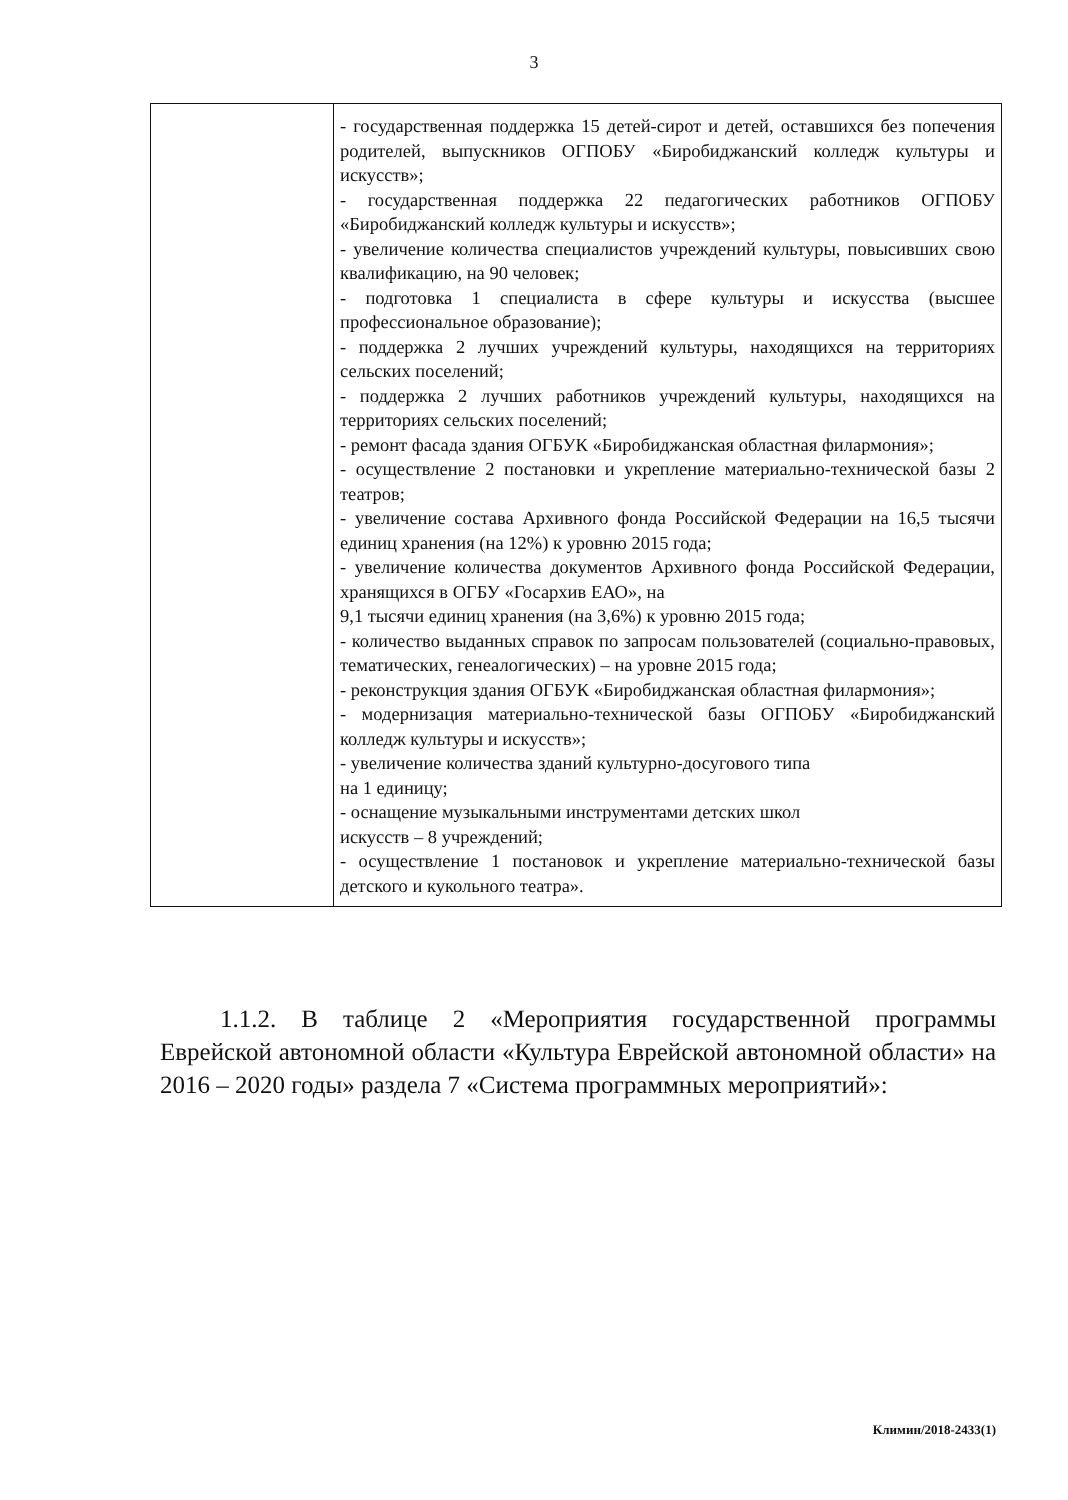3
| | - государственная поддержка 15 детей-сирот и детей, оставшихся без попечения родителей, выпускников ОГПОБУ «Биробиджанский колледж культуры и искусств»; - государственная поддержка 22 педагогических работников ОГПОБУ «Биробиджанский колледж культуры и искусств»; - увеличение количества специалистов учреждений культуры, повысивших свою квалификацию, на 90 человек; - подготовка 1 специалиста в сфере культуры и искусства (высшее профессиональное образование); - поддержка 2 лучших учреждений культуры, находящихся на территориях сельских поселений; - поддержка 2 лучших работников учреждений культуры, находящихся на территориях сельских поселений; - ремонт фасада здания ОГБУК «Биробиджанская областная филармония»; - осуществление 2 постановки и укрепление материально-технической базы 2 театров; - увеличение состава Архивного фонда Российской Федерации на 16,5 тысячи единиц хранения (на 12%) к уровню 2015 года; - увеличение количества документов Архивного фонда Российской Федерации, хранящихся в ОГБУ «Госархив ЕАО», на 9,1 тысячи единиц хранения (на 3,6%) к уровню 2015 года; - количество выданных справок по запросам пользователей (социально-правовых, тематических, генеалогических) – на уровне 2015 года; - реконструкция здания ОГБУК «Биробиджанская областная филармония»; - модернизация материально-технической базы ОГПОБУ «Биробиджанский колледж культуры и искусств»; - увеличение количества зданий культурно-досугового типа на 1 единицу; - оснащение музыкальными инструментами детских школ искусств – 8 учреждений; - осуществление 1 постановок и укрепление материально-технической базы детского и кукольного театра». |
1.1.2. В таблице 2 «Мероприятия государственной программы Еврейской автономной области «Культура Еврейской автономной области» на 2016 – 2020 годы» раздела 7 «Система программных мероприятий»:
Климин/2018-2433(1)